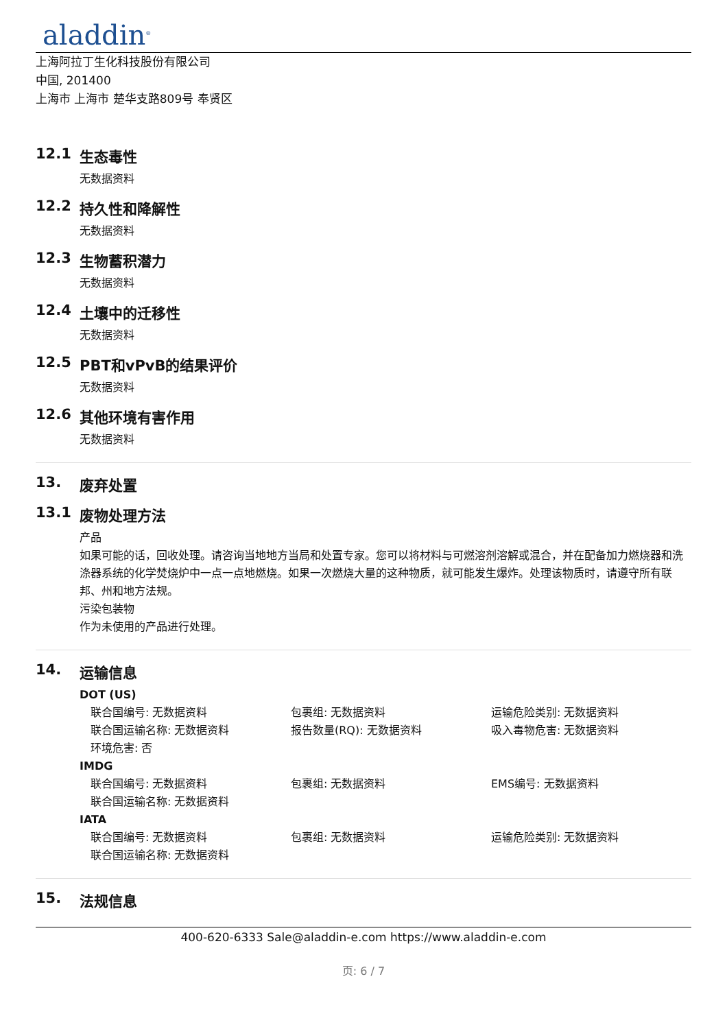aladdin<sup>®</sup>
上海阿拉丁生化科技股份有限公司
中国, 201400
上海市 上海市 楚华支路809号 奉贤区
12.1 生态毒性
无数据资料
12.2 持久性和降解性
无数据资料
12.3 生物蓄积潜力
无数据资料
12.4 土壤中的迁移性
无数据资料
12.5 PBT和vPvB的结果评价
无数据资料
12.6 其他环境有害作用
无数据资料
13. 废弃处置
13.1 废物处理方法
产品
如果可能的话，回收处理。请咨询当地地方当局和处置专家。您可以将材料与可燃溶剂溶解或混合，并在配备加力燃烧器和洗涤器系统的化学焚烧炉中一点一点地燃烧。如果一次燃烧大量的这种物质，就可能发生爆炸。处理该物质时，请遵守所有联邦、州和地方法规。
污染包装物
作为未使用的产品进行处理。
14. 运输信息
DOT (US)
联合国编号: 无数据资料 包裹组: 无数据资料 运输危险类别: 无数据资料
联合国运输名称: 无数据资料 报告数量(RQ): 无数据资料 吸入毒物危害: 无数据资料
环境危害: 否
IMDG
联合国编号: 无数据资料 包裹组: 无数据资料 EMS编号: 无数据资料
联合国运输名称: 无数据资料
IATA
联合国编号: 无数据资料 包裹组: 无数据资料 运输危险类别: 无数据资料
联合国运输名称: 无数据资料
15. 法规信息
400-620-6333 Sale@aladdin-e.com https://www.aladdin-e.com
页: 6 / 7